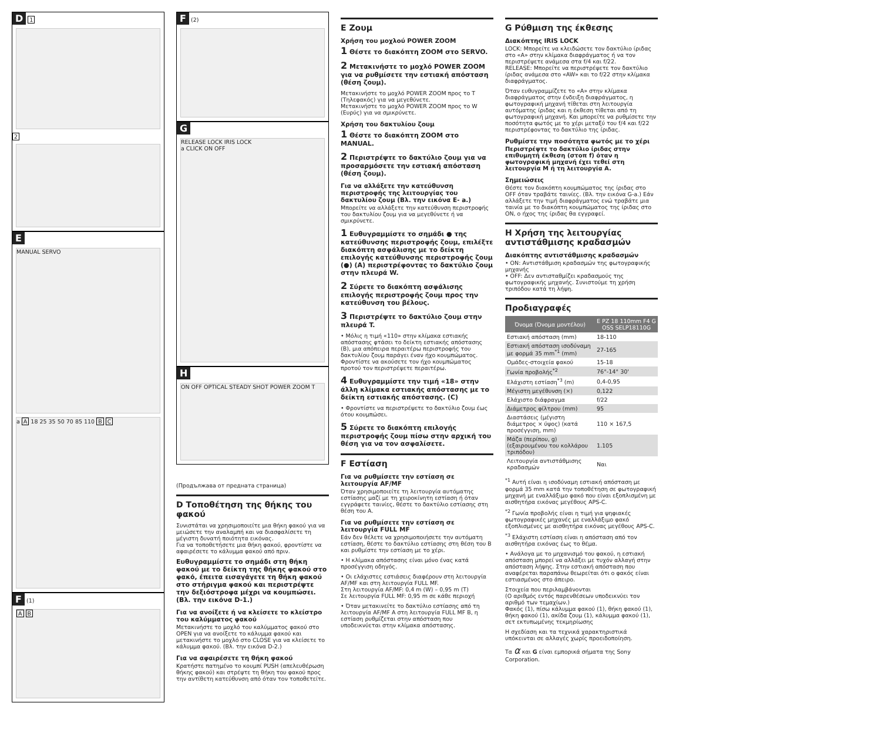D 1 2
E
MANUAL SERVO
a A 18 25 35 50 70 85 110 B C
F (1)
A B
F (2)
G
RELEASE LOCK IRIS LOCK
a CLICK ON OFF
H
ON OFF OPTICAL STEADY SHOT POWER ZOOM T
(Продължава от предната страница)
D Τοποθέτηση της θήκης του φακού
Συνιστάται να χρησιμοποιείτε μια θήκη φακού για να μειώσετε την αναλαμπή και να διασφαλίσετε τη μέγιστη δυνατή ποιότητα εικόνας.
Για να τοποθετήσετε μια θήκη φακού, φροντίστε να αφαιρέσετε το κάλυμμα φακού από πριν.
Ευθυγραμμίστε το σημάδι στη θήκη φακού με το δείκτη της θήκης φακού στο φακό, έπειτα εισαγάγετε τη θήκη φακού στο στήριγμα φακού και περιστρέψτε την δεξιόστροφα μέχρι να κουμπώσει. (Βλ. την εικόνα D-1.)
Για να ανοίξετε ή να κλείσετε το κλείστρο του καλύμματος φακού
Μετακινήστε το μοχλό του καλύμματος φακού στο OPEN για να ανοίξετε το κάλυμμα φακού και μετακινήστε το μοχλό στο CLOSE για να κλείσετε το κάλυμμα φακού. (Βλ. την εικόνα D-2.)
Για να αφαιρέσετε τη θήκη φακού
Κρατήστε πατημένο το κουμπί PUSH (απελευθέρωση θήκης φακού) και στρέψτε τη θήκη του φακού προς την αντίθετη κατεύθυνση από όταν τον τοποθετείτε.
E Ζουμ
Χρήση του μοχλού POWER ZOOM
1 Θέστε το διακόπτη ZOOM στο SERVO.
2 Μετακινήστε το μοχλό POWER ZOOM για να ρυθμίσετε την εστιακή απόσταση (θέση ζουμ).
Μετακινήστε το μοχλό POWER ZOOM προς το T (Τηλεφακός) για να μεγεθύνετε.
Μετακινήστε το μοχλό POWER ZOOM προς το W (Ευρύς) για να σμικρύνετε.
Χρήση του δακτυλίου ζουμ
1 Θέστε το διακόπτη ZOOM στο MANUAL.
2 Περιστρέψτε το δακτύλιο ζουμ για να προσαρμόσετε την εστιακή απόσταση (θέση ζουμ).
Για να αλλάξετε την κατεύθυνση περιστροφής της λειτουργίας του δακτυλίου ζουμ (Βλ. την εικόνα E- a.)
Μπορείτε να αλλάξετε την κατεύθυνση περιστροφής του δακτυλίου ζουμ για να μεγεθύνετε ή να σμικρύνετε.
1 Ευθυγραμμίστε το σημάδι ● της κατεύθυνσης περιστροφής ζουμ, επιλέξτε διακόπτη ασφάλισης με το δείκτη επιλογής κατεύθυνσης περιστροφής ζουμ (●) (A) περιστρέφοντας το δακτύλιο ζουμ στην πλευρά W.
2 Σύρετε το διακόπτη ασφάλισης επιλογής περιστροφής ζουμ προς την κατεύθυνση του βέλους.
3 Περιστρέψτε το δακτύλιο ζουμ στην πλευρά T.
• Μόλις η τιμή «110» στην κλίμακα εστιακής απόστασης φτάσει το δείκτη εστιακής απόστασης (B), μια απόπειρα περαιτέρω περιστροφής του δακτυλίου ζουμ παράγει έναν ήχο κουμπώματος. Φροντίστε να ακούσετε τον ήχο κουμπώματος προτού τον περιστρέψετε περαιτέρω.
4 Ευθυγραμμίστε την τιμή «18» στην άλλη κλίμακα εστιακής απόστασης με το δείκτη εστιακής απόστασης. (C)
• Φροντίστε να περιστρέψετε το δακτύλιο ζουμ έως ότου κουμπώσει.
5 Σύρετε το διακόπτη επιλογής περιστροφής ζουμ πίσω στην αρχική του θέση για να τον ασφαλίσετε.
F Εστίαση
Για να ρυθμίσετε την εστίαση σε λειτουργία AF/MF
Όταν χρησιμοποιείτε τη λειτουργία αυτόματης εστίασης μαζί με τη χειροκίνητη εστίαση ή όταν εγγράφετε ταινίες, θέστε το δακτύλιο εστίασης στη θέση του A.
Για να ρυθμίσετε την εστίαση σε λειτουργία FULL MF
Εάν δεν θέλετε να χρησιμοποιήσετε την αυτόματη εστίαση, θέστε το δακτύλιο εστίασης στη θέση του B και ρυθμίστε την εστίαση με το χέρι.
• Η κλίμακα απόστασης είναι μόνο ένας κατά προσέγγιση οδηγός.
• Οι ελάχιστες εστιάσεις διαφέρουν στη λειτουργία AF/MF και στη λειτουργία FULL MF.
Στη λειτουργία AF/MF: 0,4 m (W) – 0,95 m (T)
Σε λειτουργία FULL MF: 0,95 m σε κάθε περιοχή
• Όταν μετακινείτε το δακτύλιο εστίασης από τη λειτουργία AF/MF A στη λειτουργία FULL MF B, η εστίαση ρυθμίζεται στην απόσταση που υποδεικνύεται στην κλίμακα απόστασης.
G Ρύθμιση της έκθεσης
Διακόπτης IRIS LOCK
LOCK: Μπορείτε να κλειδώσετε τον δακτύλιο ίριδας στο «A» στην κλίμακα διαφράγματος ή να τον περιστρέψετε ανάμεσα στα f/4 και f/22.
RELEASE: Μπορείτε να περιστρέψετε τον δακτύλιο ίριδας ανάμεσα στο «AW» και το f/22 στην κλίμακα διαφράγματος.
Όταν ευθυγραμμίζετε το «A» στην κλίμακα διαφράγματος στην ένδειξη διαφράγματος, η φωτογραφική μηχανή τίθεται στη λειτουργία αυτόματης ίριδας και η έκθεση τίθεται από τη φωτογραφική μηχανή. Και μπορείτε να ρυθμίσετε την ποσότητα φωτός με το χέρι μεταξύ του f/4 και f/22 περιστρέφοντας το δακτύλιο της ίριδας.
Ρυθμίστε την ποσότητα φωτός με το χέρι
Περιστρέψτε το δακτύλιο ίριδας στην επιθυμητή έκθεση (στοπ f) όταν η φωτογραφική μηχανή έχει τεθεί στη λειτουργία M ή τη λειτουργία A.
Σημειώσεις
Θέστε τον διακόπτη κουμπώματος της ίριδας στο OFF όταν τραβάτε ταινίες. (Βλ. την εικόνα G-a.) Εάν αλλάξετε την τιμή διαφράγματος ενώ τραβάτε μια ταινία με το διακόπτη κουμπώματος της ίριδας στο ON, ο ήχος της ίριδας θα εγγραφεί.
H Χρήση της λειτουργίας αντιστάθμισης κραδασμών
Διακόπτης αντιστάθμισης κραδασμών
• ON: Αντιστάθμιση κραδασμών της φωτογραφικής μηχανής
• OFF: Δεν αντισταθμίζει κραδασμούς της φωτογραφικής μηχανής. Συνιστούμε τη χρήση τριπόδου κατά τη λήψη.
Προδιαγραφές
| Όνομα (Όνομα μοντέλου) | E PZ 18 110mm F4 G OSS SELP18110G |
| --- | --- |
| Εστιακή απόσταση (mm) | 18-110 |
| Εστιακή απόσταση ισοδύναμη με φορμά 35 mm<sup>*1</sup> (mm) | 27-165 |
| Ομάδες-στοιχεία φακού | 15-18 |
| Γωνία προβολής<sup>*2</sup> | 76°-14° 30' |
| Ελάχιστη εστίαση<sup>*3</sup> (m) | 0,4-0,95 |
| Μέγιστη μεγέθυνση (×) | 0,122 |
| Ελάχιστο διάφραγμα | f/22 |
| Διάμετρος φίλτρου (mm) | 95 |
| Διαστάσεις (μέγιστη διάμετρος × ύψος) (κατά προσέγγιση, mm) | 110 × 167,5 |
| Μάζα (περίπου, g) (εξαιρουμένου του κολλάρου τριπόδου) | 1.105 |
| Λειτουργία αντιστάθμισης κραδασμών | Ναι |
<sup>*1</sup> Αυτή είναι η ισοδύναμη εστιακή απόσταση με φορμά 35 mm κατά την τοποθέτηση σε φωτογραφική μηχανή με εναλλάξιμο φακό που είναι εξοπλισμένη με αισθητήρα εικόνας μεγέθους APS-C.
<sup>*2</sup> Γωνία προβολής είναι η τιμή για ψηφιακές φωτογραφικές μηχανές με εναλλάξιμο φακό εξοπλισμένες με αισθητήρα εικόνας μεγέθους APS-C.
<sup>*3</sup> Ελάχιστη εστίαση είναι η απόσταση από τον αισθητήρα εικόνας έως το θέμα.
• Ανάλογα με το μηχανισμό του φακού, η εστιακή απόσταση μπορεί να αλλάξει με τυχόν αλλαγή στην απόσταση λήψης. Στην εστιακή απόσταση που αναφέρεται παραπάνω θεωρείται ότι ο φακός είναι εστιασμένος στο άπειρο.
Στοιχεία που περιλαμβάνονται
(Ο αριθμός εντός παρενθέσεων υποδεικνύει τον αριθμό των τεμαχίων.)
Φακός (1), πίσω κάλυμμα φακού (1), θήκη φακού (1), θήκη φακού (1), ακίδα ζουμ (1), κάλυμμα φακού (1), σετ εκτυπωμένης τεκμηρίωσης
Η σχεδίαση και τα τεχνικά χαρακτηριστικά υπόκεινται σε αλλαγές χωρίς προειδοποίηση.
Τα α και G είναι εμπορικά σήματα της Sony Corporation.